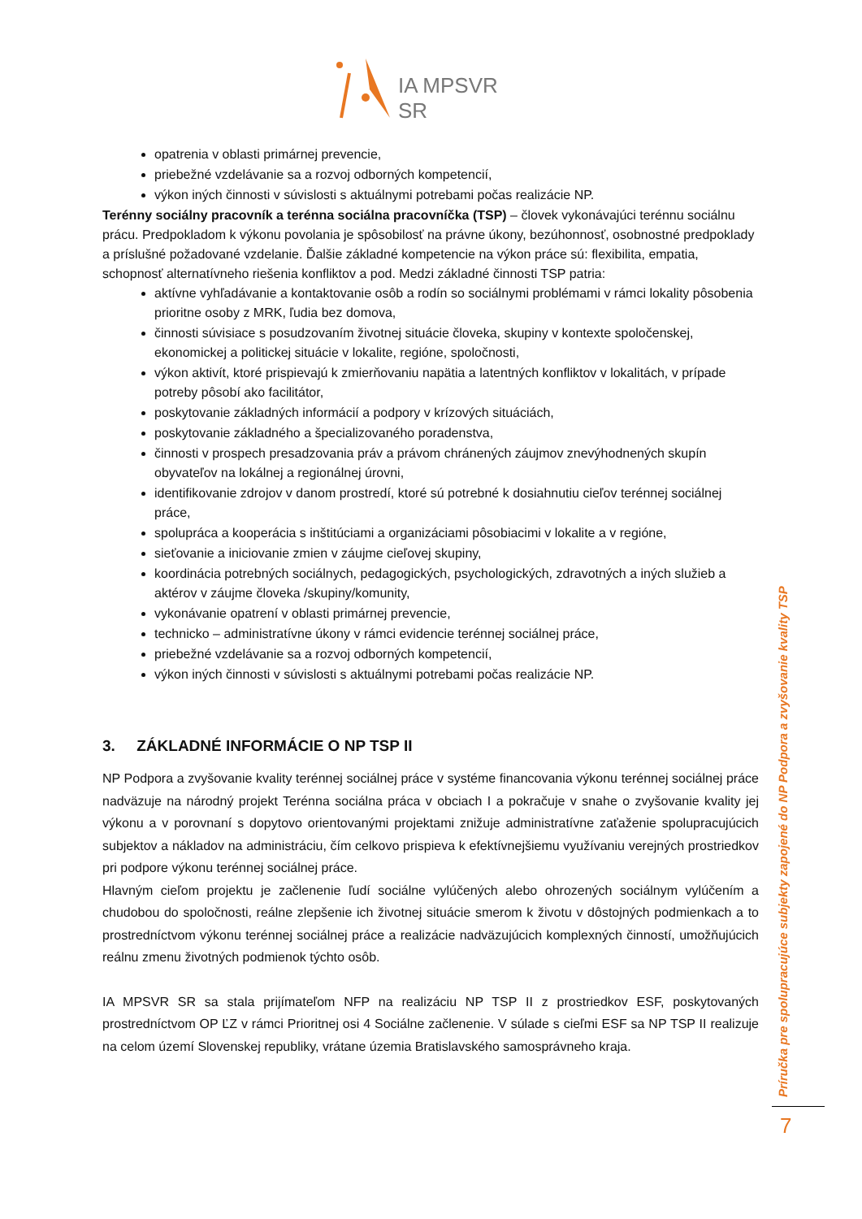IA MPSVR SR
opatrenia v oblasti primárnej prevencie,
priebežné vzdelávanie sa a rozvoj odborných kompetencií,
výkon iných činnosti v súvislosti s aktuálnymi potrebami počas realizácie NP.
Terénny sociálny pracovník a terénna sociálna pracovníčka (TSP) – človek vykonávajúci terénnu sociálnu prácu. Predpokladom k výkonu povolania je spôsobilosť na právne úkony, bezúhonnosť, osobnostné predpoklady a príslušné požadované vzdelanie. Ďalšie základné kompetencie na výkon práce sú: flexibilita, empatia, schopnosť alternatívneho riešenia konfliktov a pod. Medzi základné činnosti TSP patria:
aktívne vyhľadávanie a kontaktovanie osôb a rodín so sociálnymi problémami v rámci lokality pôsobenia prioritne osoby z MRK, ľudia bez domova,
činnosti súvisiace s posudzovaním životnej situácie človeka, skupiny v kontexte spoločenskej, ekonomickej a politickej situácie v lokalite, regióne, spoločnosti,
výkon aktivít, ktoré prispievajú k zmierňovaniu napätia a latentných konfliktov v lokalitách, v prípade potreby pôsobí ako facilitátor,
poskytovanie základných informácií a podpory v krízových situáciách,
poskytovanie základného a špecializovaného poradenstva,
činnosti v prospech presadzovania práv a právom chránených záujmov znevýhodnených skupín obyvateľov na lokálnej a regionálnej úrovni,
identifikovanie zdrojov v danom prostredí, ktoré sú potrebné k dosiahnutiu cieľov terénnej sociálnej práce,
spolupráca a kooperácia s inštitúciami a organizáciami pôsobiacimi v lokalite a v regióne,
sieťovanie a iniciovanie zmien v záujme cieľovej skupiny,
koordinácia potrebných sociálnych, pedagogických, psychologických, zdravotných a iných služieb a aktérov v záujme človeka /skupiny/komunity,
vykonávanie opatrení v oblasti primárnej prevencie,
technicko – administratívne úkony v rámci evidencie terénnej sociálnej práce,
priebežné vzdelávanie sa a rozvoj odborných kompetencií,
výkon iných činnosti v súvislosti s aktuálnymi potrebami počas realizácie NP.
3. ZÁKLADNÉ INFORMÁCIE O NP TSP II
NP Podpora a zvyšovanie kvality terénnej sociálnej práce v systéme financovania výkonu terénnej sociálnej práce nadväzuje na národný projekt Terénna sociálna práca v obciach I a pokračuje v snahe o zvyšovanie kvality jej výkonu a v porovnaní s dopytovo orientovanými projektami znižuje administratívne zaťaženie spolupracujúcich subjektov a nákladov na administráciu, čím celkovo prispieva k efektívnejšiemu využívaniu verejných prostriedkov pri podpore výkonu terénnej sociálnej práce.
Hlavným cieľom projektu je začlenenie ľudí sociálne vylúčených alebo ohrozených sociálnym vylúčením a chudobou do spoločnosti, reálne zlepšenie ich životnej situácie smerom k životu v dôstojných podmienkach a to prostredníctvom výkonu terénnej sociálnej práce a realizácie nadväzujúcich komplexných činností, umožňujúcich reálnu zmenu životných podmienok týchto osôb.
IA MPSVR SR sa stala prijímateľom NFP na realizáciu NP TSP II z prostriedkov ESF, poskytovaných prostredníctvom OP ĽZ v rámci Prioritnej osi 4 Sociálne začlenenie. V súlade s cieľmi ESF sa NP TSP II realizuje na celom území Slovenskej republiky, vrátane územia Bratislavského samosprávneho kraja.
Príručka pre spolupracujúce subjekty zapojené do NP Podpora a zvyšovanie kvality TSP
7